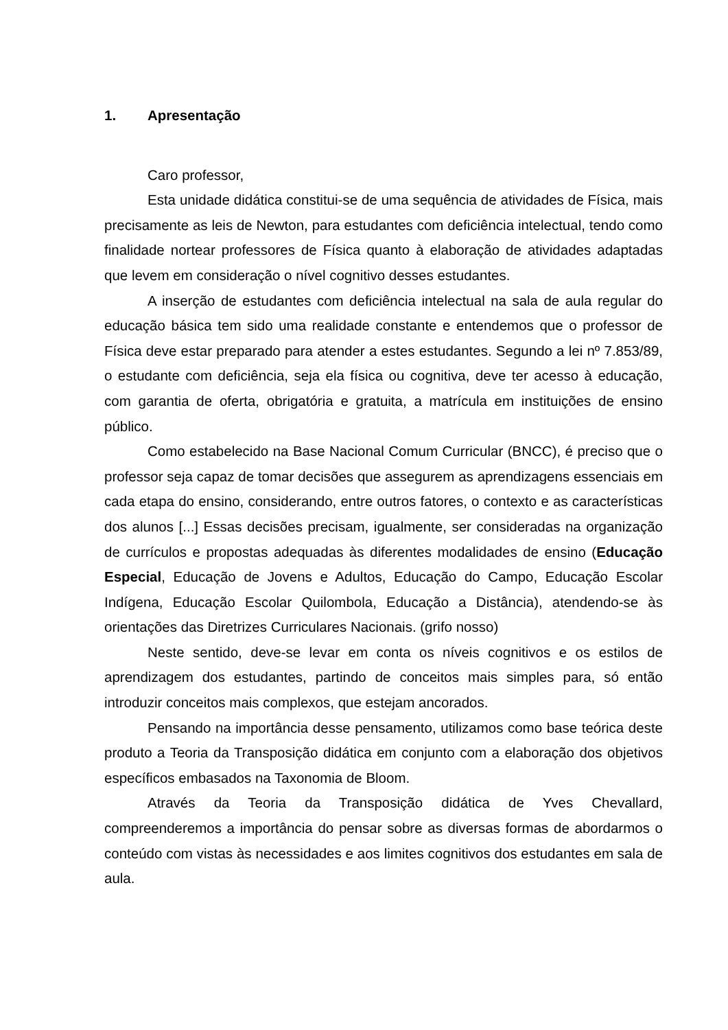1. Apresentação
Caro professor,
Esta unidade didática constitui-se de uma sequência de atividades de Física, mais precisamente as leis de Newton, para estudantes com deficiência intelectual, tendo como finalidade nortear professores de Física quanto à elaboração de atividades adaptadas que levem em consideração o nível cognitivo desses estudantes.
A inserção de estudantes com deficiência intelectual na sala de aula regular do educação básica tem sido uma realidade constante e entendemos que o professor de Física deve estar preparado para atender a estes estudantes. Segundo a lei nº 7.853/89, o estudante com deficiência, seja ela física ou cognitiva, deve ter acesso à educação, com garantia de oferta, obrigatória e gratuita, a matrícula em instituições de ensino público.
Como estabelecido na Base Nacional Comum Curricular (BNCC), é preciso que o professor seja capaz de tomar decisões que assegurem as aprendizagens essenciais em cada etapa do ensino, considerando, entre outros fatores, o contexto e as características dos alunos [...] Essas decisões precisam, igualmente, ser consideradas na organização de currículos e propostas adequadas às diferentes modalidades de ensino (Educação Especial, Educação de Jovens e Adultos, Educação do Campo, Educação Escolar Indígena, Educação Escolar Quilombola, Educação a Distância), atendendo-se às orientações das Diretrizes Curriculares Nacionais. (grifo nosso)
Neste sentido, deve-se levar em conta os níveis cognitivos e os estilos de aprendizagem dos estudantes, partindo de conceitos mais simples para, só então introduzir conceitos mais complexos, que estejam ancorados.
Pensando na importância desse pensamento, utilizamos como base teórica deste produto a Teoria da Transposição didática em conjunto com a elaboração dos objetivos específicos embasados na Taxonomia de Bloom.
Através da Teoria da Transposição didática de Yves Chevallard, compreenderemos a importância do pensar sobre as diversas formas de abordarmos o conteúdo com vistas às necessidades e aos limites cognitivos dos estudantes em sala de aula.